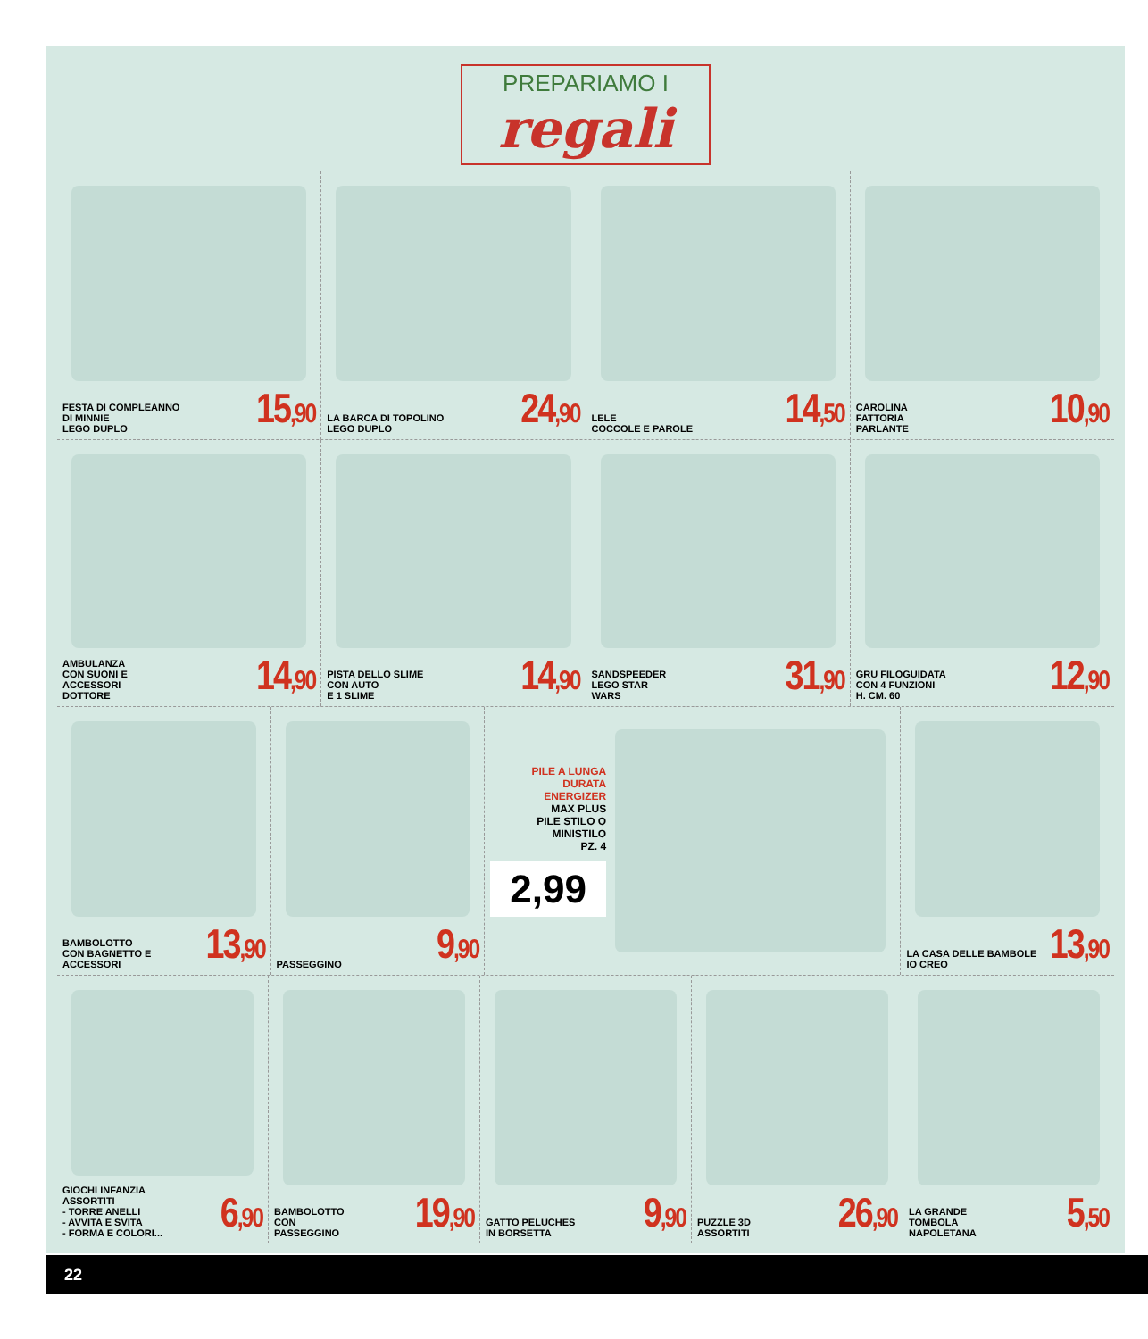PREPARIAMO I
regali
FESTA DI COMPLEANNO
DI MINNIE
LEGO DUPLO
15,90
LA BARCA DI TOPOLINO
LEGO DUPLO
24,90
LELE
COCCOLE E PAROLE
14,50
CAROLINA
FATTORIA
PARLANTE
10,90
AMBULANZA
CON SUONI E
ACCESSORI
DOTTORE
14,90
PISTA DELLO SLIME
CON AUTO
E 1 SLIME
14,90
SANDSPEEDER
LEGO STAR
WARS
31,90
GRU FILOGUIDATA
CON 4 FUNZIONI
H. CM. 60
12,90
BAMBOLOTTO
CON BAGNETTO E
ACCESSORI
13,90
PASSEGGINO
9,90
PILE A LUNGA DURATA
ENERGIZER
MAX PLUS
PILE STILO O MINISTILO
PZ. 4
2,99
LA CASA DELLE BAMBOLE
IO CREO
13,90
GIOCHI INFANZIA
ASSORTITI
- TORRE ANELLI
- AVVITA E SVITA
- FORMA E COLORI...
6,90
BAMBOLOTTO
CON
PASSEGGINO
19,90
GATTO PELUCHES
IN BORSETTA
9,90
PUZZLE 3D
ASSORTITI
26,90
LA GRANDE
TOMBOLA
NAPOLETANA
5,50
22